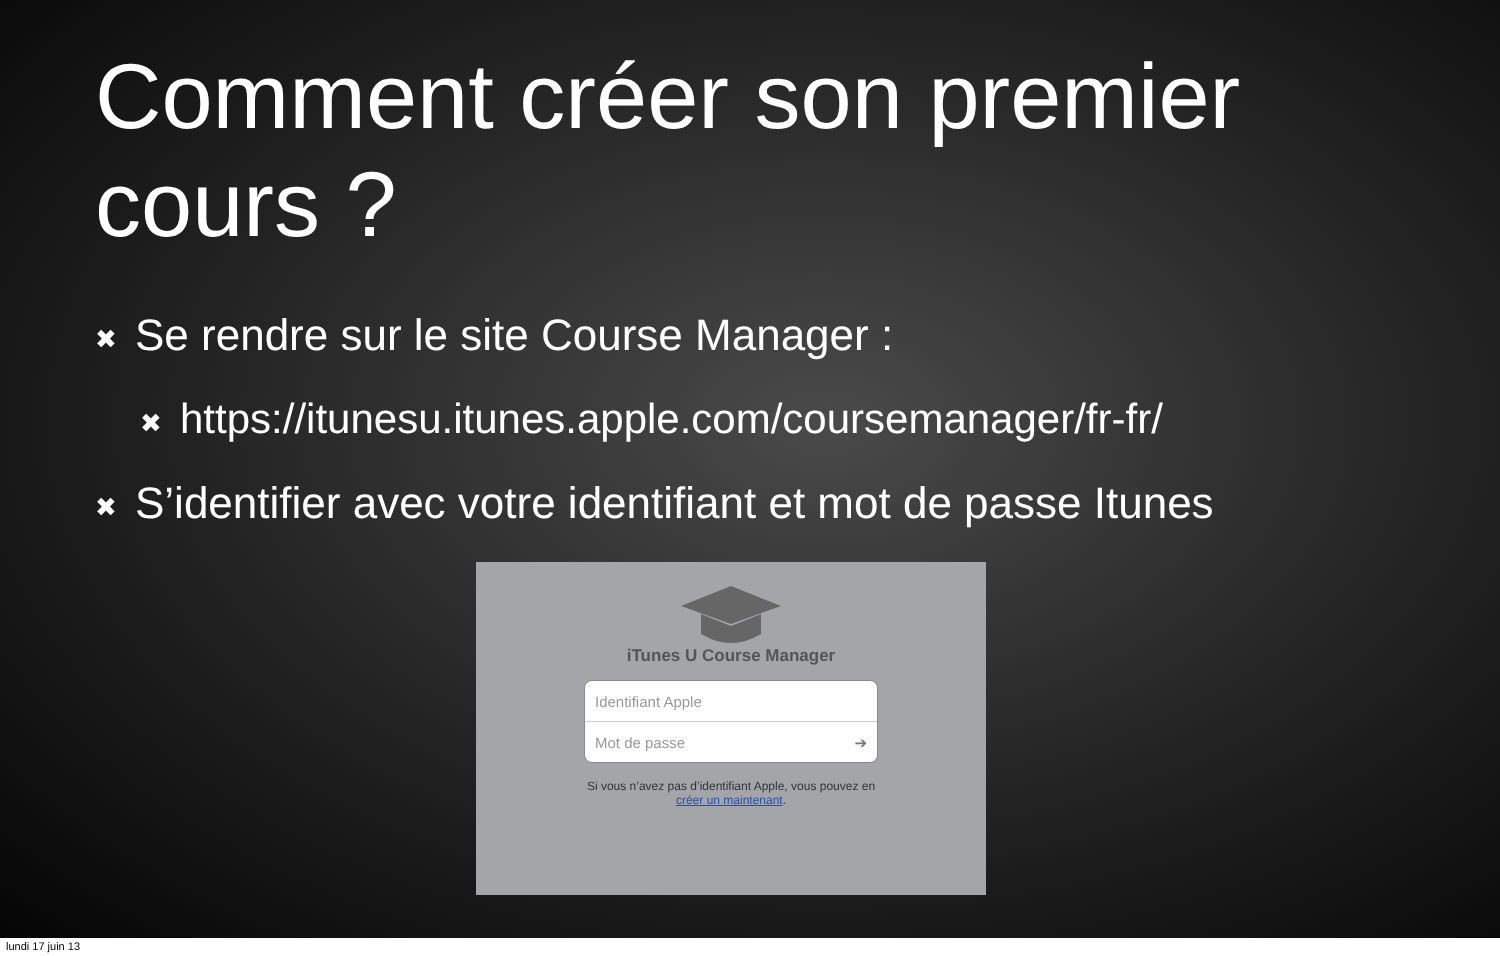Comment créer son premier cours ?
✖ Se rendre sur le site Course Manager :
✖ https://itunesu.itunes.apple.com/coursemanager/fr-fr/
✖ S’identifier avec votre identifiant et mot de passe Itunes
iTunes U Course Manager
Identifiant Apple
Mot de passe ➔
Si vous n’avez pas d’identifiant Apple, vous pouvez en
créer un maintenant.
lundi 17 juin 13